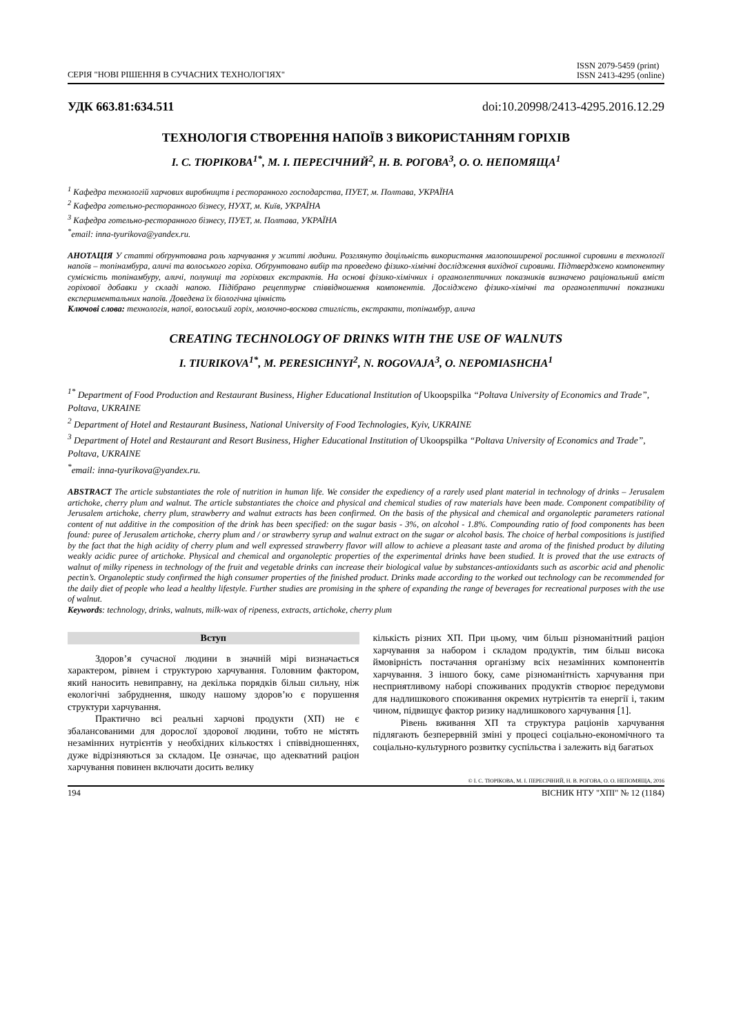СЕРІЯ "НОВІ РІШЕННЯ В СУЧАСНИХ ТЕХНОЛОГІЯХ"
ISSN 2079-5459 (print)
ISSN 2413-4295 (online)
УДК 663.81:634.511 doi:10.20998/2413-4295.2016.12.29
ТЕХНОЛОГІЯ СТВОРЕННЯ НАПОЇВ З ВИКОРИСТАННЯМ ГОРІХІВ
І. С. ТЮРІКОВА<sup>1*</sup>, М. І. ПЕРЕСІЧНИЙ<sup>2</sup>, Н. В. РОГОВА<sup>3</sup>, О. О. НЕПОМЯЩА<sup>1</sup>
<sup>1</sup> Кафедра технологій харчових виробництв і ресторанного господарства, ПУЕТ, м. Полтава, УКРАЇНА
<sup>2</sup> Кафедра готельно-ресторанного бізнесу, НУХТ, м. Київ, УКРАЇНА
<sup>3</sup> Кафедра готельно-ресторанного бізнесу, ПУЕТ, м. Полтава, УКРАЇНА
<sup>*</sup> email: inna-tyurikova@yandex.ru.
АНОТАЦІЯ У статті обґрунтована роль харчування у житті людини. Розглянуто доцільність використання малопоширеної рослинної сировини в технології напоїв – топінамбура, аличі та волоського горіха. Обґрунтовано вибір та проведено фізико-хімічні дослідження вихідної сировини. Підтверджено компонентну сумісність топінамбуру, аличі, полуниці та горіхових екстрактів. На основі фізико-хімічних і органолептичних показників визначено раціональний вміст горіхової добавки у складі напою. Підібрано рецептурне співвідношення компонентів. Досліджено фізико-хімічні та органолептичні показники експериментальних напоїв. Доведена їх біологічна цінність
Ключові слова: технологія, напої, волоський горіх, молочно-воскова стиглість, екстракти, топінамбур, алича
CREATING TECHNOLOGY OF DRINKS WITH THE USE OF WALNUTS
I. TIURIKOVA<sup>1*</sup>, M. PERESICHNYI<sup>2</sup>, N. ROGOVAJA<sup>3</sup>, O. NEPOMIASHCHA<sup>1</sup>
<sup>1*</sup> Department of Food Production and Restaurant Business, Higher Educational Institution of Ukoopspilka “Poltava University of Economics and Trade”, Poltava, UKRAINE
<sup>2</sup> Department of Hotel and Restaurant Business, National University of Food Technologies, Kyiv, UKRAINE
<sup>3</sup> Department of Hotel and Restaurant and Resort Business, Higher Educational Institution of Ukoopspilka “Poltava University of Economics and Trade”, Poltava, UKRAINE
<sup>*</sup> email: inna-tyurikova@yandex.ru.
ABSTRACT The article substantiates the role of nutrition in human life. We consider the expediency of a rarely used plant material in technology of drinks – Jerusalem artichoke, cherry plum and walnut. The article substantiates the choice and physical and chemical studies of raw materials have been made. Component compatibility of Jerusalem artichoke, cherry plum, strawberry and walnut extracts has been confirmed. On the basis of the physical and chemical and organoleptic parameters rational content of nut additive in the composition of the drink has been specified: on the sugar basis - 3%, on alcohol - 1.8%. Compounding ratio of food components has been found: puree of Jerusalem artichoke, cherry plum and / or strawberry syrup and walnut extract on the sugar or alcohol basis. The choice of herbal compositions is justified by the fact that the high acidity of cherry plum and well expressed strawberry flavor will allow to achieve a pleasant taste and aroma of the finished product by diluting weakly acidic puree of artichoke. Physical and chemical and organoleptic properties of the experimental drinks have been studied. It is proved that the use extracts of walnut of milky ripeness in technology of the fruit and vegetable drinks can increase their biological value by substances-antioxidants such as ascorbic acid and phenolic pectin’s. Organoleptic study confirmed the high consumer properties of the finished product. Drinks made according to the worked out technology can be recommended for the daily diet of people who lead a healthy lifestyle. Further studies are promising in the sphere of expanding the range of beverages for recreational purposes with the use of walnut.
Keywords: technology, drinks, walnuts, milk-wax of ripeness, extracts, artichoke, cherry plum
Вступ
Здоров’я сучасної людини в значній мірі визначається характером, рівнем і структурою харчування. Головним фактором, який наносить невиправну, на декілька порядків більш сильну, ніж екологічні забруднення, шкоду нашому здоров’ю є порушення структури харчування.
Практично всі реальні харчові продукти (ХП) не є збалансованими для дорослої здорової людини, тобто не містять незамінних нутрієнтів у необхідних кількостях і співвідношеннях, дуже відрізняються за складом. Це означає, що адекватний раціон харчування повинен включати досить велику
кількість різних ХП. При цьому, чим більш різноманітний раціон харчування за набором і складом продуктів, тим більш висока ймовірність постачання організму всіх незамінних компонентів харчування. З іншого боку, саме різноманітність харчування при несприятливому наборі споживаних продуктів створює передумови для надлишкового споживання окремих нутрієнтів та енергії і, таким чином, підвищує фактор ризику надлишкового харчування [1].
Рівень вживання ХП та структура раціонів харчування підлягають безперервній зміні у процесі соціально-економічного та соціально-культурного розвитку суспільства і залежить від багатьох
© І. С. ТЮРІКОВА, М. І. ПЕРЕСІЧНИЙ, Н. В. РОГОВА, О. О. НЕПОМЯЩА, 2016
194 ВІСНИК НТУ "ХПІ" № 12 (1184)